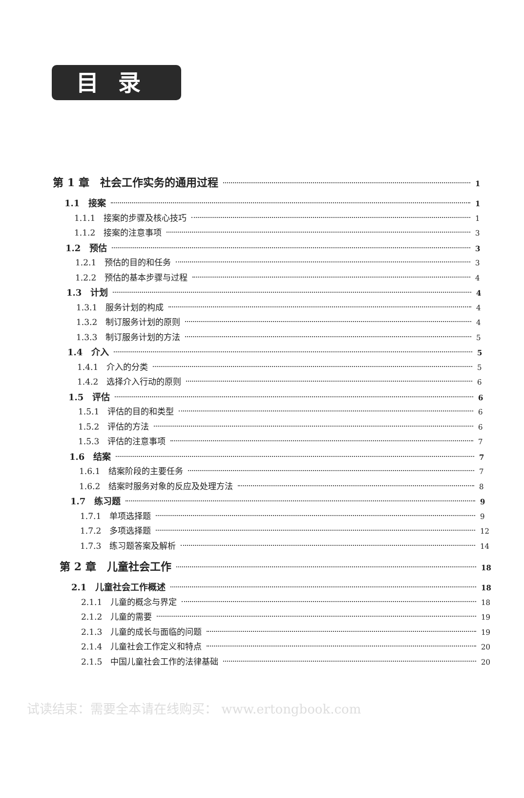目录
第 1 章　社会工作实务的通用过程 1
1.1　接案 1
1.1.1　接案的步骤及核心技巧 1
1.1.2　接案的注意事项 3
1.2　预估 3
1.2.1　预估的目的和任务 3
1.2.2　预估的基本步骤与过程 4
1.3　计划 4
1.3.1　服务计划的构成 4
1.3.2　制订服务计划的原则 4
1.3.3　制订服务计划的方法 5
1.4　介入 5
1.4.1　介入的分类 5
1.4.2　选择介入行动的原则 6
1.5　评估 6
1.5.1　评估的目的和类型 6
1.5.2　评估的方法 6
1.5.3　评估的注意事项 7
1.6　结案 7
1.6.1　结案阶段的主要任务 7
1.6.2　结案时服务对象的反应及处理方法 8
1.7　练习题 9
1.7.1　单项选择题 9
1.7.2　多项选择题 12
1.7.3　练习题答案及解析 14
第 2 章　儿童社会工作 18
2.1　儿童社会工作概述 18
2.1.1　儿童的概念与界定 18
2.1.2　儿童的需要 19
2.1.3　儿童的成长与面临的问题 19
2.1.4　儿童社会工作定义和特点 20
2.1.5　中国儿童社会工作的法律基础 20
试读结束：需要全本请在线购买： www.ertongbook.com